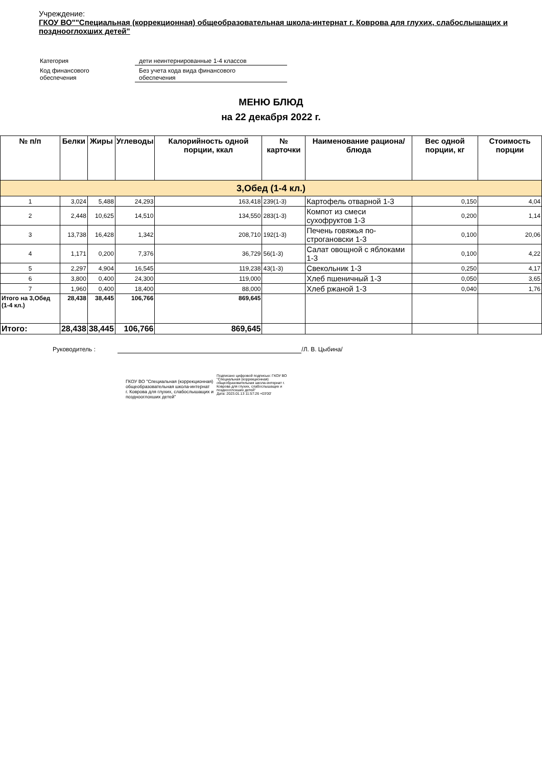Учреждение:
ГКОУ ВО""Специальная (коррекционная) общеобразовательная школа-интернат г. Коврова для глухих, слабослышащих и позднооглохших детей"
| Категория | дети неинтернированные 1-4 классов |
| Код финансового обеспечения | Без учета кода вида финансового обеспечения |
МЕНЮ БЛЮД
на 22 декабря 2022 г.
| № п/п | Белки | Жиры | Углеводы | Калорийность одной порции, ккал | № карточки | Наименование рациона/ блюда | Вес одной порции, кг | Стоимость порции |
| --- | --- | --- | --- | --- | --- | --- | --- | --- |
| 3,Обед (1-4 кл.) | | | | | | | | |
| 1 | 3,024 | 5,488 | 24,293 | 163,418 | 239(1-3) | Картофель отварной 1-3 | 0,150 | 4,04 |
| 2 | 2,448 | 10,625 | 14,510 | 134,550 | 283(1-3) | Компот из смеси сухофруктов 1-3 | 0,200 | 1,14 |
| 3 | 13,738 | 16,428 | 1,342 | 208,710 | 192(1-3) | Печень говяжья по-строгановски 1-3 | 0,100 | 20,06 |
| 4 | 1,171 | 0,200 | 7,376 | 36,729 | 56(1-3) | Салат овощной с яблоками 1-3 | 0,100 | 4,22 |
| 5 | 2,297 | 4,904 | 16,545 | 119,238 | 43(1-3) | Свекольник 1-3 | 0,250 | 4,17 |
| 6 | 3,800 | 0,400 | 24,300 | 119,000 | | Хлеб пшеничный 1-3 | 0,050 | 3,65 |
| 7 | 1,960 | 0,400 | 18,400 | 88,000 | | Хлеб ржаной 1-3 | 0,040 | 1,76 |
| Итого на 3,Обед (1-4 кл.) | 28,438 | 38,445 | 106,766 | 869,645 | | | | |
| Итого: | 28,438 | 38,445 | 106,766 | 869,645 | | | | |
Руководитель : /Л. В. Цыбина/
ГКОУ ВО "Специальная (коррекционная)
общеобразовательная школа-интернат
г. Коврова для глухих, слабослышащих и
позднооглохших детей"
Подписано цифровой подписью: ГКОУ ВО
"Специальная (коррекционная)
общеобразовательная школа-интернат г.
Коврова для глухих, слабослышащих и
позднооглохших детей"
Дата: 2023.01.13 11:57:26 +03'00'